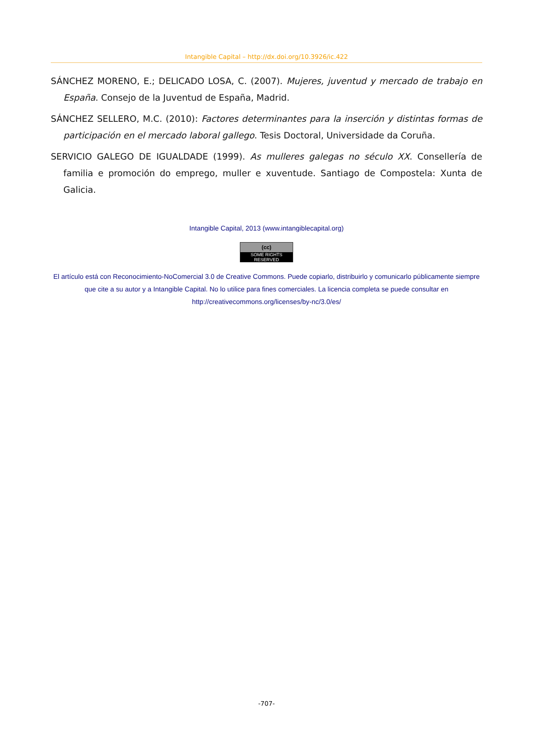Intangible Capital – http://dx.doi.org/10.3926/ic.422
SÁNCHEZ MORENO, E.; DELICADO LOSA, C. (2007). Mujeres, juventud y mercado de trabajo en España. Consejo de la Juventud de España, Madrid.
SÁNCHEZ SELLERO, M.C. (2010): Factores determinantes para la inserción y distintas formas de participación en el mercado laboral gallego. Tesis Doctoral, Universidade da Coruña.
SERVICIO GALEGO DE IGUALDADE (1999). As mulleres galegas no século XX. Consellería de familia e promoción do emprego, muller e xuventude. Santiago de Compostela: Xunta de Galicia.
Intangible Capital, 2013 (www.intangiblecapital.org)
(cc)
SOME RIGHTS RESERVED
El artículo está con Reconocimiento-NoComercial 3.0 de Creative Commons. Puede copiarlo, distribuirlo y comunicarlo públicamente siempre que cite a su autor y a Intangible Capital. No lo utilice para fines comerciales. La licencia completa se puede consultar en http://creativecommons.org/licenses/by-nc/3.0/es/
-707-